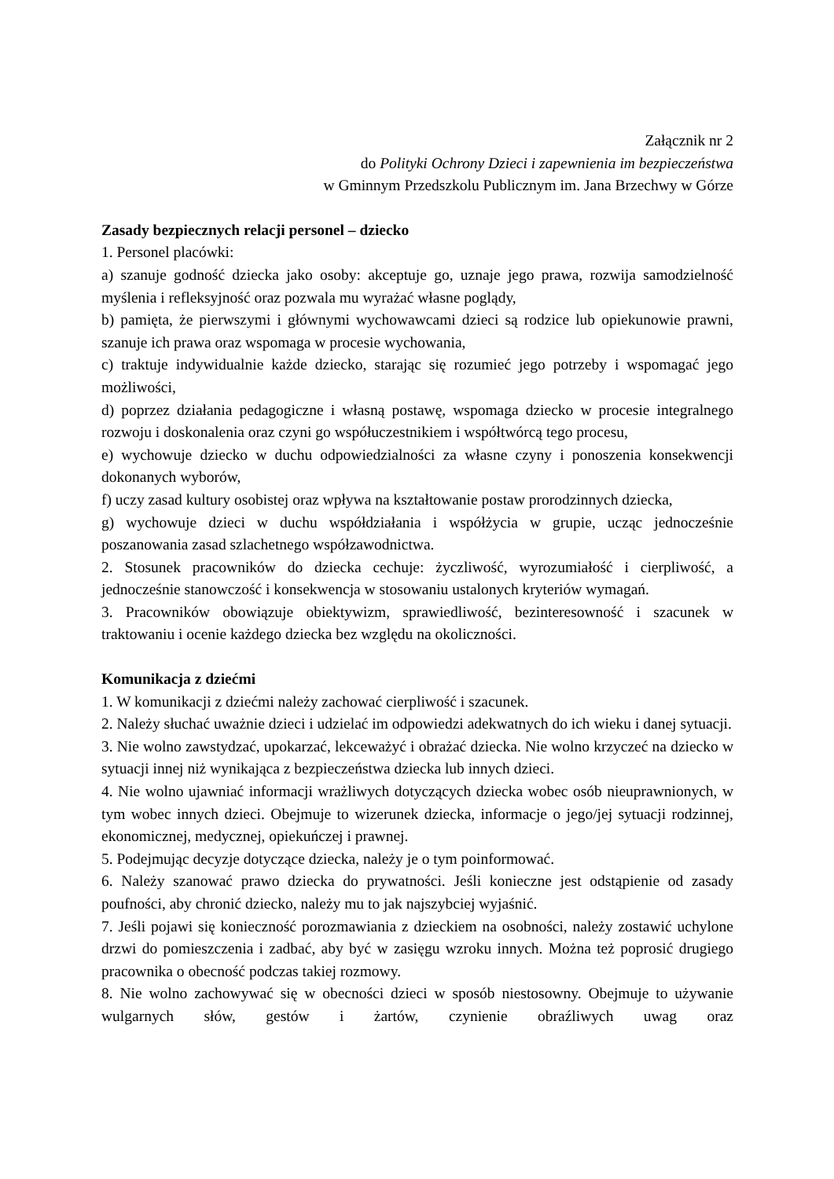Załącznik nr 2
do Polityki Ochrony Dzieci i zapewnienia im bezpieczeństwa
w Gminnym Przedszkolu Publicznym im. Jana Brzechwy w Górze
Zasady bezpiecznych relacji personel – dziecko
1. Personel placówki:
a) szanuje godność dziecka jako osoby: akceptuje go, uznaje jego prawa, rozwija samodzielność myślenia i refleksyjność oraz pozwala mu wyrażać własne poglądy,
b) pamięta, że pierwszymi i głównymi wychowawcami dzieci są rodzice lub opiekunowie prawni, szanuje ich prawa oraz wspomaga w procesie wychowania,
c) traktuje indywidualnie każde dziecko, starając się rozumieć jego potrzeby i wspomagać jego możliwości,
d) poprzez działania pedagogiczne i własną postawę, wspomaga dziecko w procesie integralnego rozwoju i doskonalenia oraz czyni go współuczestnikiem i współtwórcą tego procesu,
e) wychowuje dziecko w duchu odpowiedzialności za własne czyny i ponoszenia konsekwencji dokonanych wyborów,
f) uczy zasad kultury osobistej oraz wpływa na kształtowanie postaw prorodzinnych dziecka,
g) wychowuje dzieci w duchu współdziałania i współżycia w grupie, ucząc jednocześnie poszanowania zasad szlachetnego współzawodnictwa.
2. Stosunek pracowników do dziecka cechuje: życzliwość, wyrozumiałość i cierpliwość, a jednocześnie stanowczość i konsekwencja w stosowaniu ustalonych kryteriów wymagań.
3. Pracowników obowiązuje obiektywizm, sprawiedliwość, bezinteresowność i szacunek w traktowaniu i ocenie każdego dziecka bez względu na okoliczności.
Komunikacja z dziećmi
1. W komunikacji z dziećmi należy zachować cierpliwość i szacunek.
2. Należy słuchać uważnie dzieci i udzielać im odpowiedzi adekwatnych do ich wieku i danej sytuacji.
3. Nie wolno zawstydzać, upokarzać, lekceważyć i obrażać dziecka. Nie wolno krzyczeć na dziecko w sytuacji innej niż wynikająca z bezpieczeństwa dziecka lub innych dzieci.
4. Nie wolno ujawniać informacji wrażliwych dotyczących dziecka wobec osób nieuprawnionych, w tym wobec innych dzieci. Obejmuje to wizerunek dziecka, informacje o jego/jej sytuacji rodzinnej, ekonomicznej, medycznej, opiekuńczej i prawnej.
5. Podejmując decyzje dotyczące dziecka, należy je o tym poinformować.
6. Należy szanować prawo dziecka do prywatności. Jeśli konieczne jest odstąpienie od zasady poufności, aby chronić dziecko, należy mu to jak najszybciej wyjaśnić.
7. Jeśli pojawi się konieczność porozmawiania z dzieckiem na osobności, należy zostawić uchylone drzwi do pomieszczenia i zadbać, aby być w zasięgu wzroku innych. Można też poprosić drugiego pracownika o obecność podczas takiej rozmowy.
8. Nie wolno zachowywać się w obecności dzieci w sposób niestosowny. Obejmuje to używanie wulgarnych słów, gestów i żartów, czynienie obraźliwych uwag oraz